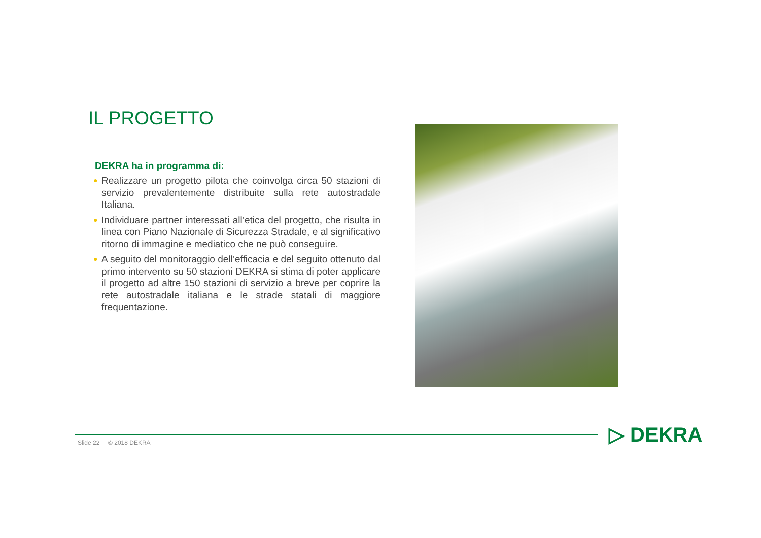IL PROGETTO
DEKRA ha in programma di:
● Realizzare un progetto pilota che coinvolga circa 50 stazioni di servizio prevalentemente distribuite sulla rete autostradale Italiana.
● Individuare partner interessati all’etica del progetto, che risulta in linea con Piano Nazionale di Sicurezza Stradale, e al significativo ritorno di immagine e mediatico che ne può conseguire.
● A seguito del monitoraggio dell’efficacia e del seguito ottenuto dal primo intervento su 50 stazioni DEKRA si stima di poter applicare il progetto ad altre 150 stazioni di servizio a breve per coprire la rete autostradale italiana e le strade statali di maggiore frequentazione.
Slide 22 © 2018 DEKRA ▷ DEKRA